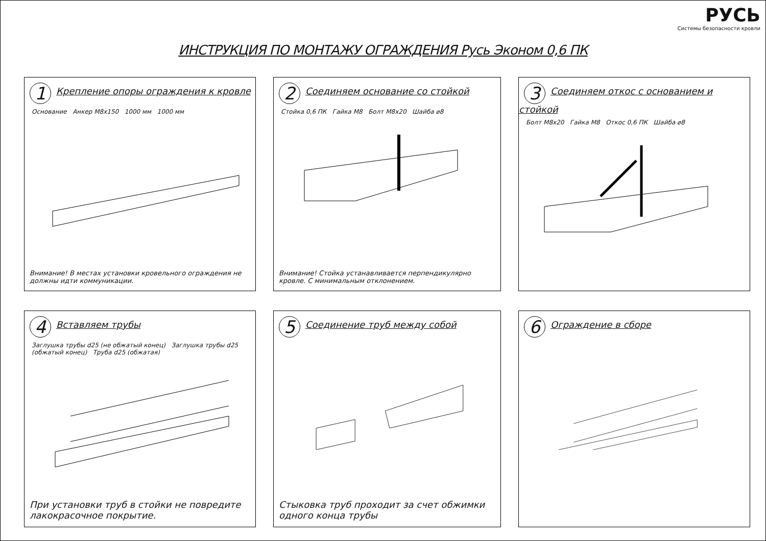РУСЬ
Системы безопасности кровли
ИНСТРУКЦИЯ ПО МОНТАЖУ ОГРАЖДЕНИЯ Русь Эконом 0,6 ПК
1 Крепление опоры ограждения к кровле
Основание Анкер М8х150 1000 мм 1000 мм
Внимание! В местах установки кровельного ограждения не должны идти коммуникации.
2 Соединяем основание со стойкой
Стойка 0,6 ПК Гайка М8 Болт М8х20 Шайба ⌀8
Внимание! Стойка устанавливается перпендикулярно кровле. С минимальным отклонением.
3 Соединяем откос с основанием и стойкой
Болт М8х20 Гайка М8 Откос 0,6 ПК Шайба ⌀8
4 Вставляем трубы
Заглушка трубы d25 (не обжатый конец) Заглушка трубы d25 (обжатый конец) Труба d25 (обжатая)
При установки труб в стойки не повредите лакокрасочное покрытие.
5 Соединение труб между собой
Стыковка труб проходит за счет обжимки одного конца трубы
6 Ограждение в сборе